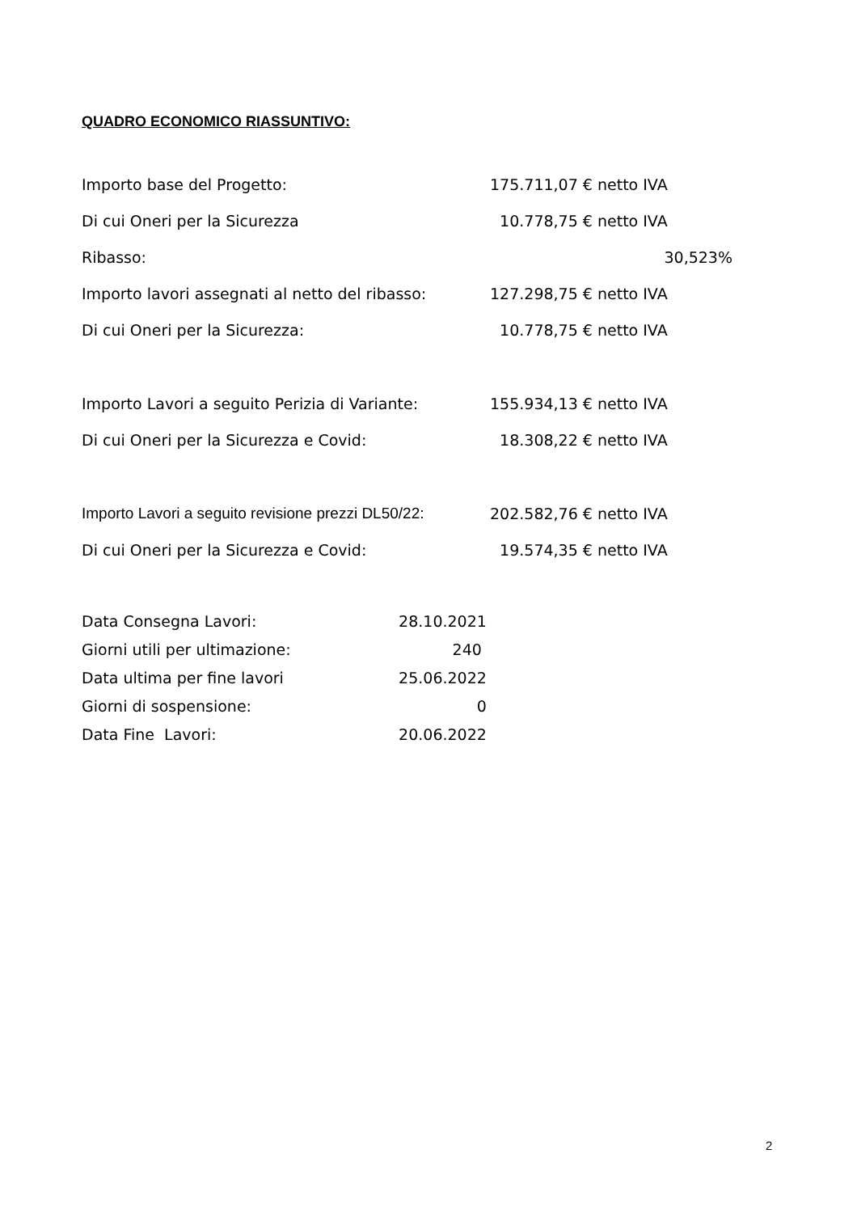QUADRO ECONOMICO RIASSUNTIVO:
| Importo base del Progetto: | 175.711,07 € netto IVA |
| Di cui Oneri per la Sicurezza | 10.778,75 € netto IVA |
| Ribasso: | 30,523% |
| Importo lavori assegnati al netto del ribasso: | 127.298,75 € netto IVA |
| Di cui Oneri per la Sicurezza: | 10.778,75 € netto IVA |
| Importo Lavori a seguito Perizia di Variante: | 155.934,13 € netto IVA |
| Di cui Oneri per la Sicurezza e Covid: | 18.308,22 € netto IVA |
| Importo Lavori a seguito revisione prezzi DL50/22: | 202.582,76 € netto IVA |
| Di cui Oneri per la Sicurezza e Covid: | 19.574,35 € netto IVA |
| Data Consegna Lavori: | 28.10.2021 |
| Giorni utili per ultimazione: | 240 |
| Data ultima per fine lavori | 25.06.2022 |
| Giorni di sospensione: | 0 |
| Data Fine Lavori: | 20.06.2022 |
2